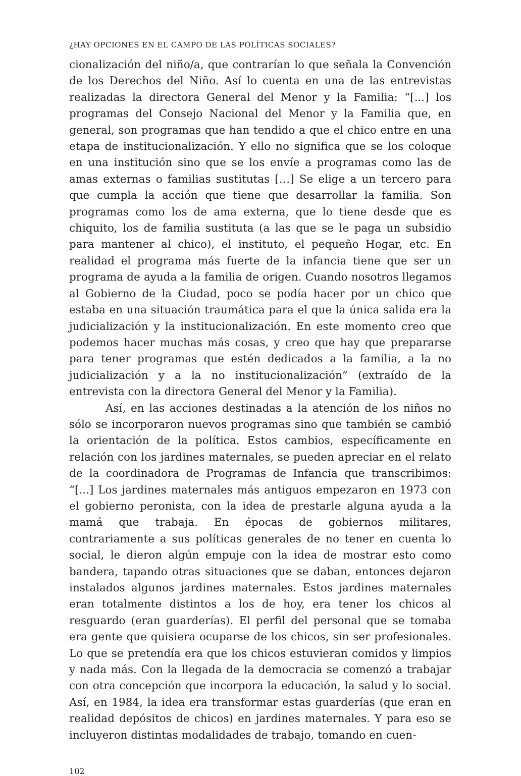¿HAY OPCIONES EN EL CAMPO DE LAS POLÍTICAS SOCIALES?
cionalización del niño/a, que contrarían lo que señala la Convención de los Derechos del Niño. Así lo cuenta en una de las entrevistas realizadas la directora General del Menor y la Familia: “[...] los programas del Consejo Nacional del Menor y la Familia que, en general, son programas que han tendido a que el chico entre en una etapa de institucionalización. Y ello no significa que se los coloque en una institución sino que se los envíe a programas como las de amas externas o familias sustitutas […] Se elige a un tercero para que cumpla la acción que tiene que desarrollar la familia. Son programas como los de ama externa, que lo tiene desde que es chiquito, los de familia sustituta (a las que se le paga un subsidio para mantener al chico), el instituto, el pequeño Hogar, etc. En realidad el programa más fuerte de la infancia tiene que ser un programa de ayuda a la familia de origen. Cuando nosotros llegamos al Gobierno de la Ciudad, poco se podía hacer por un chico que estaba en una situación traumática para el que la única salida era la judicialización y la institucionalización. En este momento creo que podemos hacer muchas más cosas, y creo que hay que prepararse para tener programas que estén dedicados a la familia, a la no judicialización y a la no institucionalización” (extraído de la entrevista con la directora General del Menor y la Familia).
Así, en las acciones destinadas a la atención de los niños no sólo se incorporaron nuevos programas sino que también se cambió la orientación de la política. Estos cambios, específicamente en relación con los jardines maternales, se pueden apreciar en el relato de la coordinadora de Programas de Infancia que transcribimos: “[...] Los jardines maternales más antiguos empezaron en 1973 con el gobierno peronista, con la idea de prestarle alguna ayuda a la mamá que trabaja. En épocas de gobiernos militares, contrariamente a sus políticas generales de no tener en cuenta lo social, le dieron algún empuje con la idea de mostrar esto como bandera, tapando otras situaciones que se daban, entonces dejaron instalados algunos jardines maternales. Estos jardines maternales eran totalmente distintos a los de hoy, era tener los chicos al resguardo (eran guarderías). El perfil del personal que se tomaba era gente que quisiera ocuparse de los chicos, sin ser profesionales. Lo que se pretendía era que los chicos estuvieran comidos y limpios y nada más. Con la llegada de la democracia se comenzó a trabajar con otra concepción que incorpora la educación, la salud y lo social. Así, en 1984, la idea era transformar estas guarderías (que eran en realidad depósitos de chicos) en jardines maternales. Y para eso se incluyeron distintas modalidades de trabajo, tomando en cuen-
102